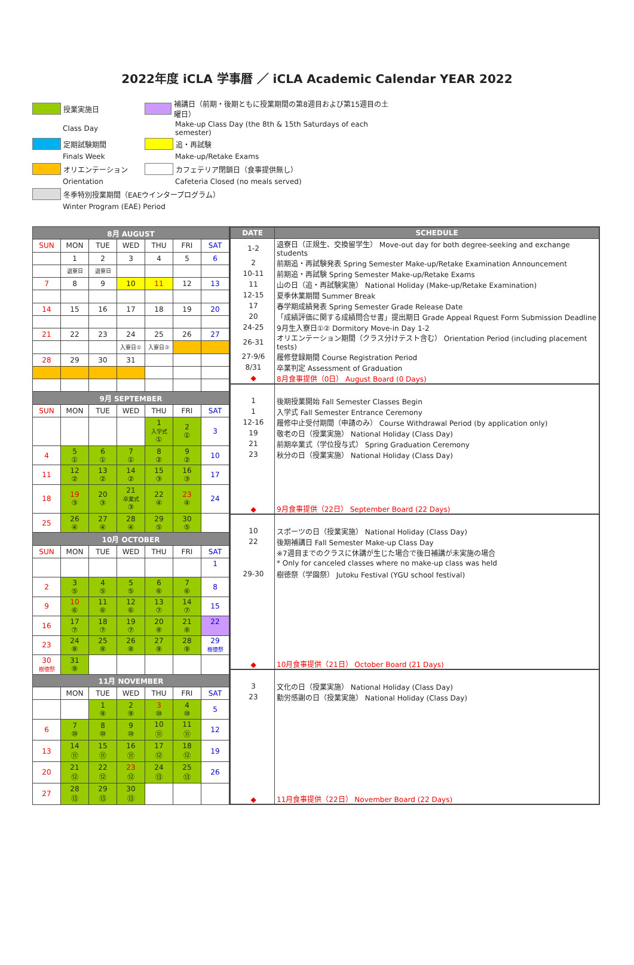2022年度 iCLA 学事暦 ／ iCLA Academic Calendar YEAR 2022
授業実施日
補講日（前期・後期ともに授業期間の第8週目および第15週目の土曜日）
Class Day
Make-up Class Day (the 8th & 15th Saturdays of each semester)
定期試験期間
追・再試験
Finals Week
Make-up/Retake Exams
オリエンテーション
カフェテリア閉鎖日（食事提供無し）
Orientation
Cafeteria Closed (no meals served)
冬季特別授業期間（EAEウインタープログラム）
Winter Program (EAE) Period
| 8月 AUGUST | | | | | | |
| SUN | MON | TUE | WED | THU | FRI | SAT |
| | 1 | 2 | 3 | 4 | 5 | 6 |
| | 退寮日 | 退寮日 | | | | |
| 7 | 8 | 9 | 10 | 11 | 12 | 13 |
| 14 | 15 | 16 | 17 | 18 | 19 | 20 |
| 21 | 22 | 23 | 24 | 25 | 26 | 27 |
| | | | 入寮日① | 入寮日② | | |
| 28 | 29 | 30 | 31 | | | |
| 9月 SEPTEMBER | | | | | | |
| SUN | MON | TUE | WED | THU | FRI | SAT |
| | | | | 1 入学式 ① | 2 ① | 3 |
| 4 | 5 ① | 6 ① | 7 ① | 8 ② | 9 ② | 10 |
| 11 | 12 ② | 13 ② | 14 ② | 15 ③ | 16 ③ | 17 |
| 18 | 19 ③ | 20 ③ | 21 卒業式 ③ | 22 ④ | 23 ④ | 24 |
| 25 | 26 ④ | 27 ④ | 28 ④ | 29 ⑤ | 30 ⑤ | |
| 10月 OCTOBER | | | | | | |
| SUN | MON | TUE | WED | THU | FRI | SAT |
| | | | | | | 1 |
| 2 | 3 ⑤ | 4 ⑤ | 5 ⑤ | 6 ⑥ | 7 ⑥ | 8 |
| 9 | 10 ⑥ | 11 ⑥ | 12 ⑥ | 13 ⑦ | 14 ⑦ | 15 |
| 16 | 17 ⑦ | 18 ⑦ | 19 ⑦ | 20 ⑧ | 21 ⑧ | 22 |
| 23 | 24 ⑧ | 25 ⑧ | 26 ⑧ | 27 ⑨ | 28 ⑨ | 29 樹徳祭 |
| 30 樹徳祭 | 31 ⑨ | | | | | |
| 11月 NOVEMBER | | | | | | |
| | MON | TUE | WED | THU | FRI | SAT |
| | | 1 ⑨ | 2 ⑨ | 3 ⑩ | 4 ⑩ | 5 |
| 6 | 7 ⑩ | 8 ⑩ | 9 ⑩ | 10 ⑪ | 11 ⑪ | 12 |
| 13 | 14 ⑪ | 15 ⑪ | 16 ⑪ | 17 ⑫ | 18 ⑫ | 19 |
| 20 | 21 ⑫ | 22 ⑫ | 23 ⑫ | 24 ⑬ | 25 ⑬ | 26 |
| 27 | 28 ⑬ | 29 ⑬ | 30 ⑬ | | | |
| DATE | SCHEDULE |
| --- | --- |
| 1-2 | 退寮日（正規生、交換留学生） Move-out day for both degree-seeking and exchange students |
| 2 | 前期追・再試験発表 Spring Semester Make-up/Retake Examination Announcement |
| 10-11 | 前期追・再試験 Spring Semester Make-up/Retake Exams |
| 11 | 山の日（追・再試験実施） National Holiday (Make-up/Retake Examination) |
| 12-15 | 夏季休業期間 Summer Break |
| 17 | 春学期成績発表 Spring Semester Grade Release Date |
| 20 | 「成績評価に関する成績問合せ書」提出期日 Grade Appeal Rquest Form Submission Deadline |
| 24-25 | 9月生入寮日①② Dormitory Move-in Day 1-2 |
| 26-31 | オリエンテーション期間（クラス分けテスト含む） Orientation Period (including placement tests) |
| 27-9/6 | 履修登録期間 Course Registration Period |
| 8/31 | 卒業判定 Assessment of Graduation |
| ◆ | 8月食事提供（0日） August Board (0 Days) |
| 1 | 後期授業開始 Fall Semester Classes Begin |
| 1 | 入学式 Fall Semester Entrance Ceremony |
| 12-16 | 履修中止受付期間（申請のみ） Course Withdrawal Period (by application only) |
| 19 | 敬老の日（授業実施） National Holiday (Class Day) |
| 21 | 前期卒業式（学位授与式） Spring Graduation Ceremony |
| 23 | 秋分の日（授業実施） National Holiday (Class Day) |
| ◆ | 9月食事提供（22日） September Board (22 Days) |
| 10 | スポーツの日（授業実施） National Holiday (Class Day) |
| 22 | 後期補講日 Fall Semester Make-up Class Day |
| | ※7週目までのクラスに休講が生じた場合で後日補講が未実施の場合 |
| | * Only for canceled classes where no make-up class was held |
| 29-30 | 樹徳祭（学園祭） Jutoku Festival (YGU school festival) |
| ◆ | 10月食事提供（21日） October Board (21 Days) |
| 3 | 文化の日（授業実施） National Holiday (Class Day) |
| 23 | 勤労感謝の日（授業実施） National Holiday (Class Day) |
| ◆ | 11月食事提供（22日） November Board (22 Days) |